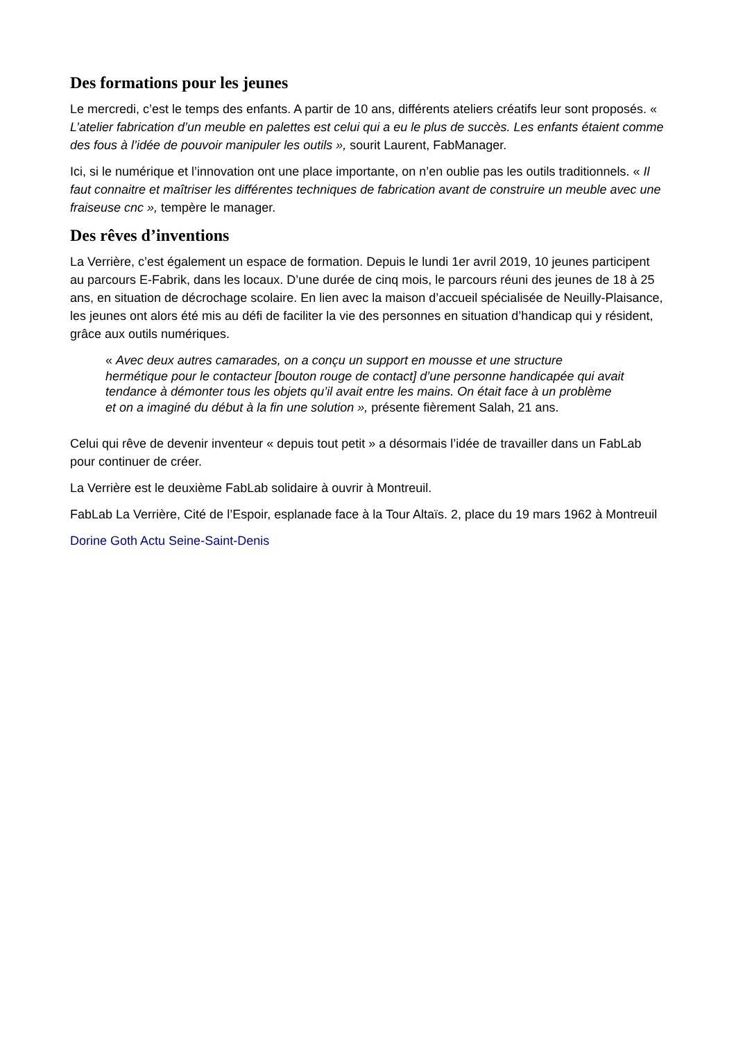Des formations pour les jeunes
Le mercredi, c’est le temps des enfants. A partir de 10 ans, différents ateliers créatifs leur sont proposés. « L’atelier fabrication d’un meuble en palettes est celui qui a eu le plus de succès. Les enfants étaient comme des fous à l’idée de pouvoir manipuler les outils », sourit Laurent, FabManager.
Ici, si le numérique et l’innovation ont une place importante, on n’en oublie pas les outils traditionnels. « Il faut connaitre et maîtriser les différentes techniques de fabrication avant de construire un meuble avec une fraiseuse cnc », tempère le manager.
Des rêves d’inventions
La Verrière, c’est également un espace de formation. Depuis le lundi 1er avril 2019, 10 jeunes participent au parcours E-Fabrik, dans les locaux. D’une durée de cinq mois, le parcours réuni des jeunes de 18 à 25 ans, en situation de décrochage scolaire. En lien avec la maison d’accueil spécialisée de Neuilly-Plaisance, les jeunes ont alors été mis au défi de faciliter la vie des personnes en situation d’handicap qui y résident, grâce aux outils numériques.
« Avec deux autres camarades, on a conçu un support en mousse et une structure hermétique pour le contacteur [bouton rouge de contact] d’une personne handicapée qui avait tendance à démonter tous les objets qu’il avait entre les mains. On était face à un problème et on a imaginé du début à la fin une solution », présente fièrement Salah, 21 ans.
Celui qui rêve de devenir inventeur « depuis tout petit » a désormais l’idée de travailler dans un FabLab pour continuer de créer.
La Verrière est le deuxième FabLab solidaire à ouvrir à Montreuil.
FabLab La Verrière, Cité de l’Espoir, esplanade face à la Tour Altaïs. 2, place du 19 mars 1962 à Montreuil
Dorine Goth Actu Seine-Saint-Denis